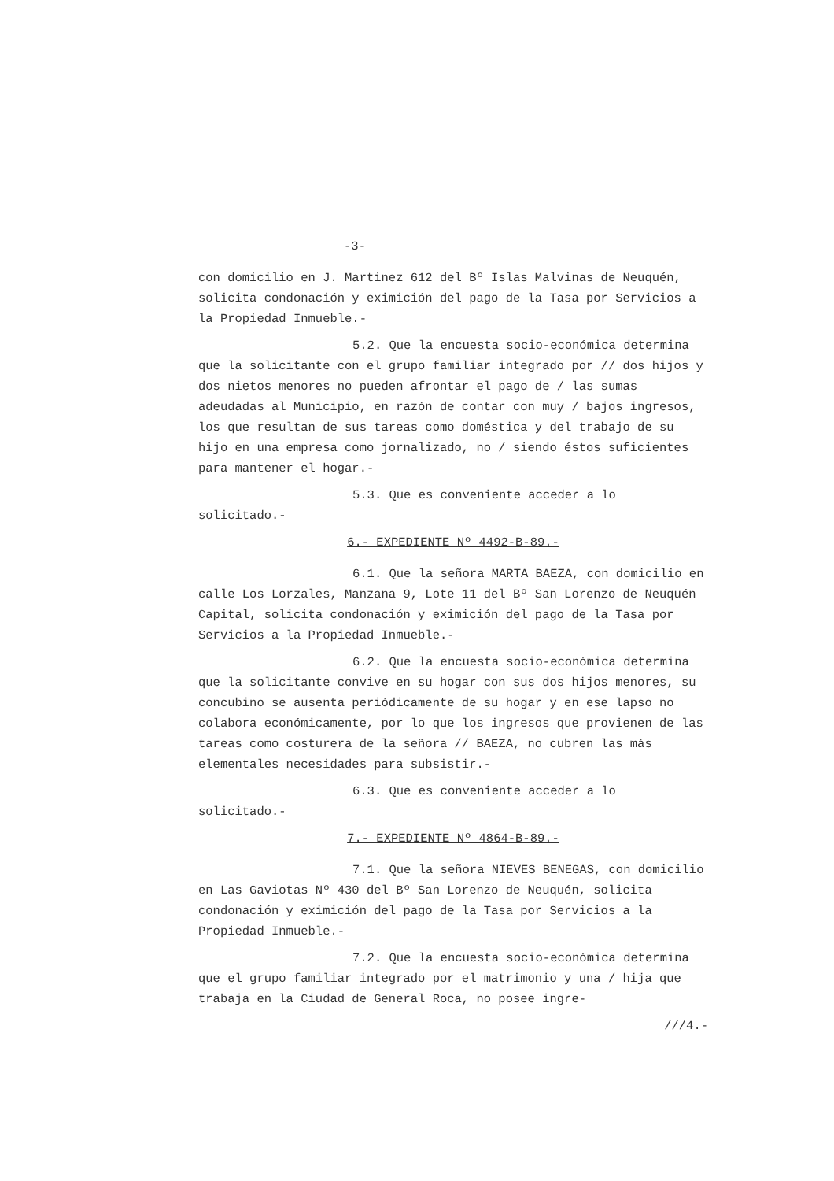-3-
con domicilio en J. Martinez 612 del Bº Islas Malvinas de Neuquén, solicita condonación y eximición del pago de la Tasa por Servicios a la Propiedad Inmueble.-
5.2. Que la encuesta socio-económica determina que la solicitante con el grupo familiar integrado por // dos hijos y dos nietos menores no pueden afrontar el pago de / las sumas adeudadas al Municipio, en razón de contar con muy / bajos ingresos, los que resultan de sus tareas como doméstica y del trabajo de su hijo en una empresa como jornalizado, no / siendo éstos suficientes para mantener el hogar.-
5.3. Que es conveniente acceder a lo solicitado.-
6.- EXPEDIENTE Nº 4492-B-89.-
6.1. Que la señora MARTA BAEZA, con domicilio en calle Los Lorzales, Manzana 9, Lote 11 del Bº San Lorenzo de Neuquén Capital, solicita condonación y eximición del pago de la Tasa por Servicios a la Propiedad Inmueble.-
6.2. Que la encuesta socio-económica determina que la solicitante convive en su hogar con sus dos hijos menores, su concubino se ausenta periódicamente de su hogar y en ese lapso no colabora económicamente, por lo que los ingresos que provienen de las tareas como costurera de la señora // BAEZA, no cubren las más elementales necesidades para subsistir.-
6.3. Que es conveniente acceder a lo solicitado.-
7.- EXPEDIENTE Nº 4864-B-89.-
7.1. Que la señora NIEVES BENEGAS, con domicilio en Las Gaviotas Nº 430 del Bº San Lorenzo de Neuquén, solicita condonación y eximición del pago de la Tasa por Servicios a la Propiedad Inmueble.-
7.2. Que la encuesta socio-económica determina que el grupo familiar integrado por el matrimonio y una / hija que trabaja en la Ciudad de General Roca, no posee ingre-
///4.-